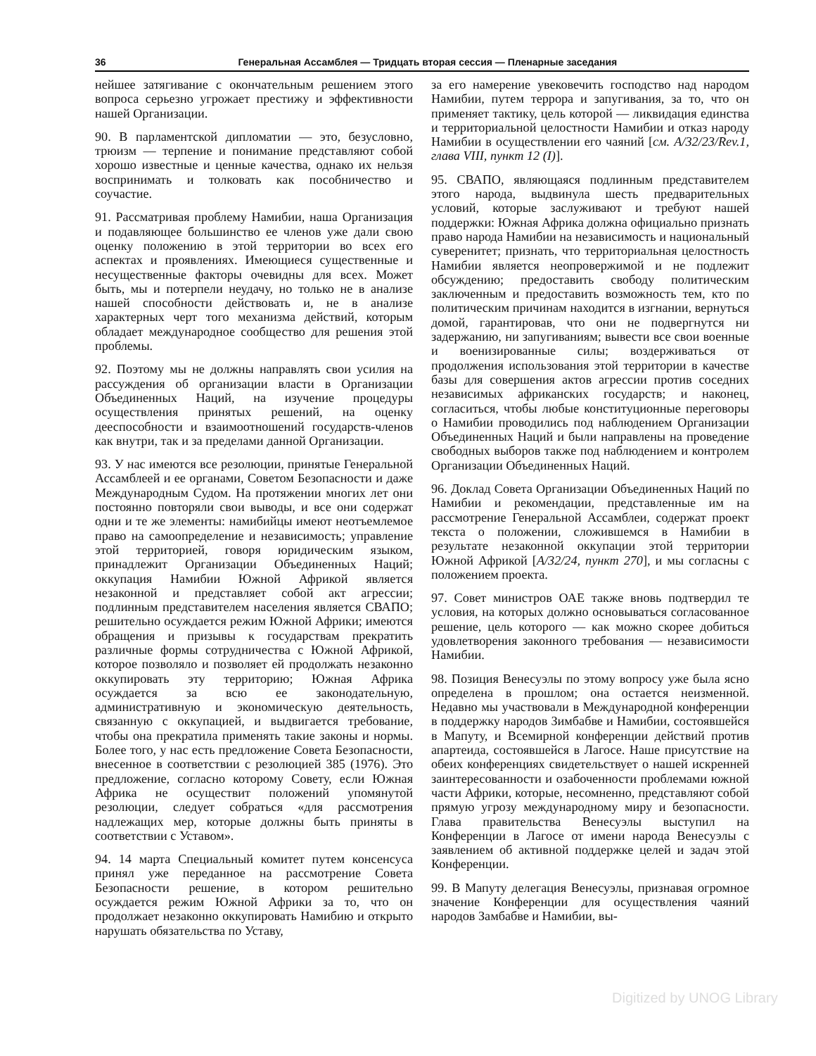36 Генеральная Ассамблея — Тридцать вторая сессия — Пленарные заседания
нейшее затягивание с окончательным решением этого вопроса серьезно угрожает престижу и эффективности нашей Организации.
90. В парламентской дипломатии — это, безусловно, трюизм — терпение и понимание представляют собой хорошо известные и ценные качества, однако их нельзя воспринимать и толковать как пособничество и соучастие.
91. Рассматривая проблему Намибии, наша Организация и подавляющее большинство ее членов уже дали свою оценку положению в этой территории во всех его аспектах и проявлениях. Имеющиеся существенные и несущественные факторы очевидны для всех. Может быть, мы и потерпели неудачу, но только не в анализе нашей способности действовать и, не в анализе характерных черт того механизма действий, которым обладает международное сообщество для решения этой проблемы.
92. Поэтому мы не должны направлять свои усилия на рассуждения об организации власти в Организации Объединенных Наций, на изучение процедуры осуществления принятых решений, на оценку дееспособности и взаимоотношений государств-членов как внутри, так и за пределами данной Организации.
93. У нас имеются все резолюции, принятые Генеральной Ассамблеей и ее органами, Советом Безопасности и даже Международным Судом. На протяжении многих лет они постоянно повторяли свои выводы, и все они содержат одни и те же элементы: намибийцы имеют неотъемлемое право на самоопределение и независимость; управление этой территорией, говоря юридическим языком, принадлежит Организации Объединенных Наций; оккупация Намибии Южной Африкой является незаконной и представляет собой акт агрессии; подлинным представителем населения является СВАПО; решительно осуждается режим Южной Африки; имеются обращения и призывы к государствам прекратить различные формы сотрудничества с Южной Африкой, которое позволяло и позволяет ей продолжать незаконно оккупировать эту территорию; Южная Африка осуждается за всю ее законодательную, административную и экономическую деятельность, связанную с оккупацией, и выдвигается требование, чтобы она прекратила применять такие законы и нормы. Более того, у нас есть предложение Совета Безопасности, внесенное в соответствии с резолюцией 385 (1976). Это предложение, согласно которому Совету, если Южная Африка не осуществит положений упомянутой резолюции, следует собраться «для рассмотрения надлежащих мер, которые должны быть приняты в соответствии с Уставом».
94. 14 марта Специальный комитет путем консенсуса принял уже переданное на рассмотрение Совета Безопасности решение, в котором решительно осуждается режим Южной Африки за то, что он продолжает незаконно оккупировать Намибию и открыто нарушать обязательства по Уставу,
за его намерение увековечить господство над народом Намибии, путем террора и запугивания, за то, что он применяет тактику, цель которой — ликвидация единства и территориальной целостности Намибии и отказ народу Намибии в осуществлении его чаяний [см. A/32/23/Rev.1, глава VIII, пункт 12 (I)].
95. СВАПО, являющаяся подлинным представителем этого народа, выдвинула шесть предварительных условий, которые заслуживают и требуют нашей поддержки: Южная Африка должна официально признать право народа Намибии на независимость и национальный суверенитет; признать, что территориальная целостность Намибии является неопровержимой и не подлежит обсуждению; предоставить свободу политическим заключенным и предоставить возможность тем, кто по политическим причинам находится в изгнании, вернуться домой, гарантировав, что они не подвергнутся ни задержанию, ни запугиваниям; вывести все свои военные и военизированные силы; воздерживаться от продолжения использования этой территории в качестве базы для совершения актов агрессии против соседних независимых африканских государств; и наконец, согласиться, чтобы любые конституционные переговоры о Намибии проводились под наблюдением Организации Объединенных Наций и были направлены на проведение свободных выборов также под наблюдением и контролем Организации Объединенных Наций.
96. Доклад Совета Организации Объединенных Наций по Намибии и рекомендации, представленные им на рассмотрение Генеральной Ассамблеи, содержат проект текста о положении, сложившемся в Намибии в результате незаконной оккупации этой территории Южной Африкой [A/32/24, пункт 270], и мы согласны с положением проекта.
97. Совет министров ОАЕ также вновь подтвердил те условия, на которых должно основываться согласованное решение, цель которого — как можно скорее добиться удовлетворения законного требования — независимости Намибии.
98. Позиция Венесуэлы по этому вопросу уже была ясно определена в прошлом; она остается неизменной. Недавно мы участвовали в Международной конференции в поддержку народов Зимбабве и Намибии, состоявшейся в Мапуту, и Всемирной конференции действий против апартеида, состоявшейся в Лагосе. Наше присутствие на обеих конференциях свидетельствует о нашей искренней заинтересованности и озабоченности проблемами южной части Африки, которые, несомненно, представляют собой прямую угрозу международному миру и безопасности. Глава правительства Венесуэлы выступил на Конференции в Лагосе от имени народа Венесуэлы с заявлением об активной поддержке целей и задач этой Конференции.
99. В Мапуту делегация Венесуэлы, признавая огромное значение Конференции для осуществления чаяний народов Замбабве и Намибии, вы-
Digitized by UNOG Library